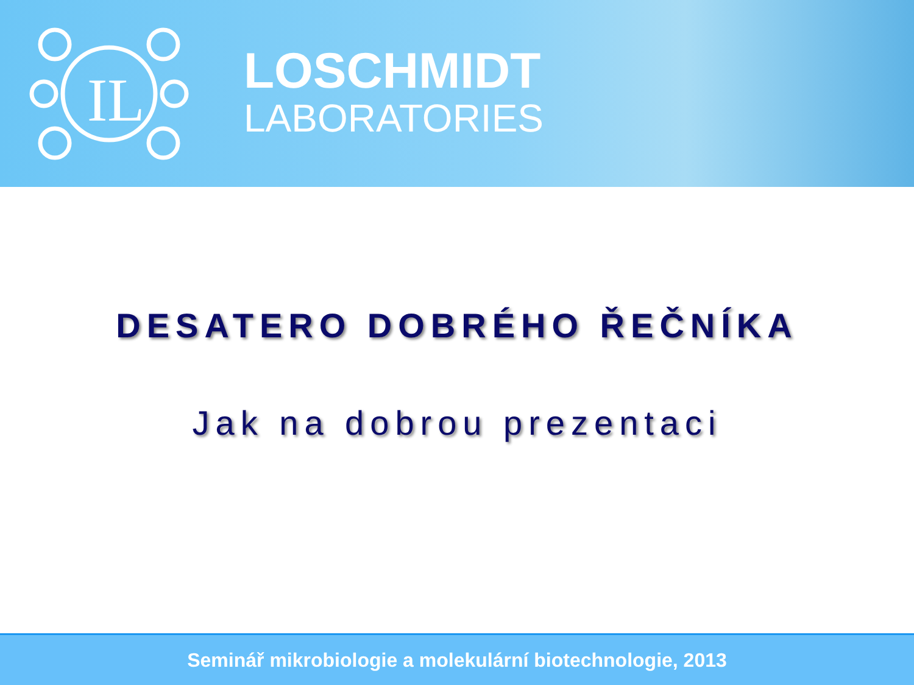IL
LOSCHMIDT
LABORATORIES
DESATERO DOBRÉHO ŘEČNÍKA
Jak na dobrou prezentaci
Seminář mikrobiologie a molekulární biotechnologie, 2013